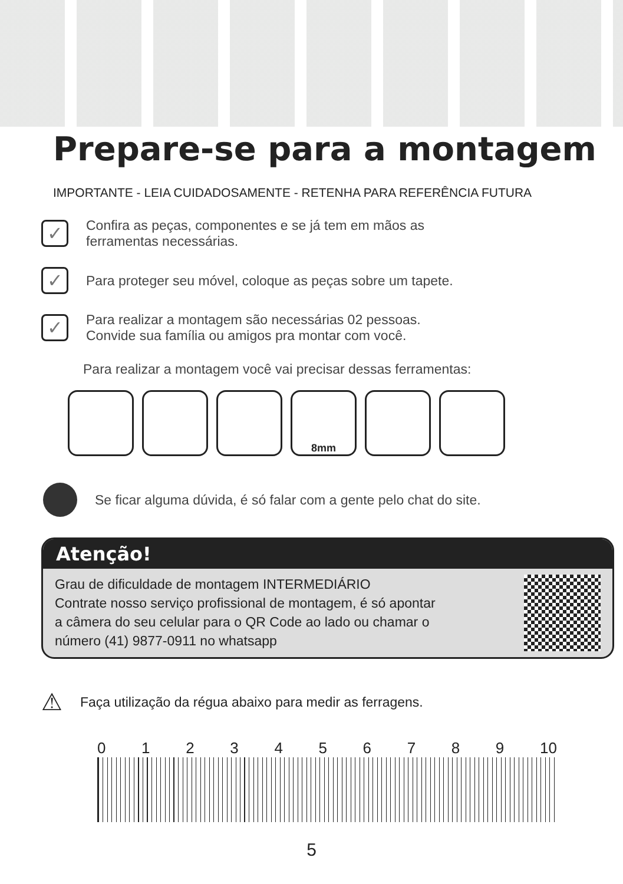Prepare-se para a montagem
IMPORTANTE - LEIA CUIDADOSAMENTE - RETENHA PARA REFERÊNCIA FUTURA
✓
Confira as peças, componentes e se já tem em mãos as
ferramentas necessárias.
✓
Para proteger seu móvel, coloque as peças sobre um tapete.
✓
Para realizar a montagem são necessárias 02 pessoas.
Convide sua família ou amigos pra montar com você.
Para realizar a montagem você vai precisar dessas ferramentas:
8mm
Se ficar alguma dúvida, é só falar com a gente pelo chat do site.
Atenção!
Grau de dificuldade de montagem INTERMEDIÁRIO
Contrate nosso serviço profissional de montagem, é só apontar
a câmera do seu celular para o QR Code ao lado ou chamar o
número (41) 9877-0911 no whatsapp
⚠ Faça utilização da régua abaixo para medir as ferragens.
0 1 2 3 4 5 6 7 8 9 10
5